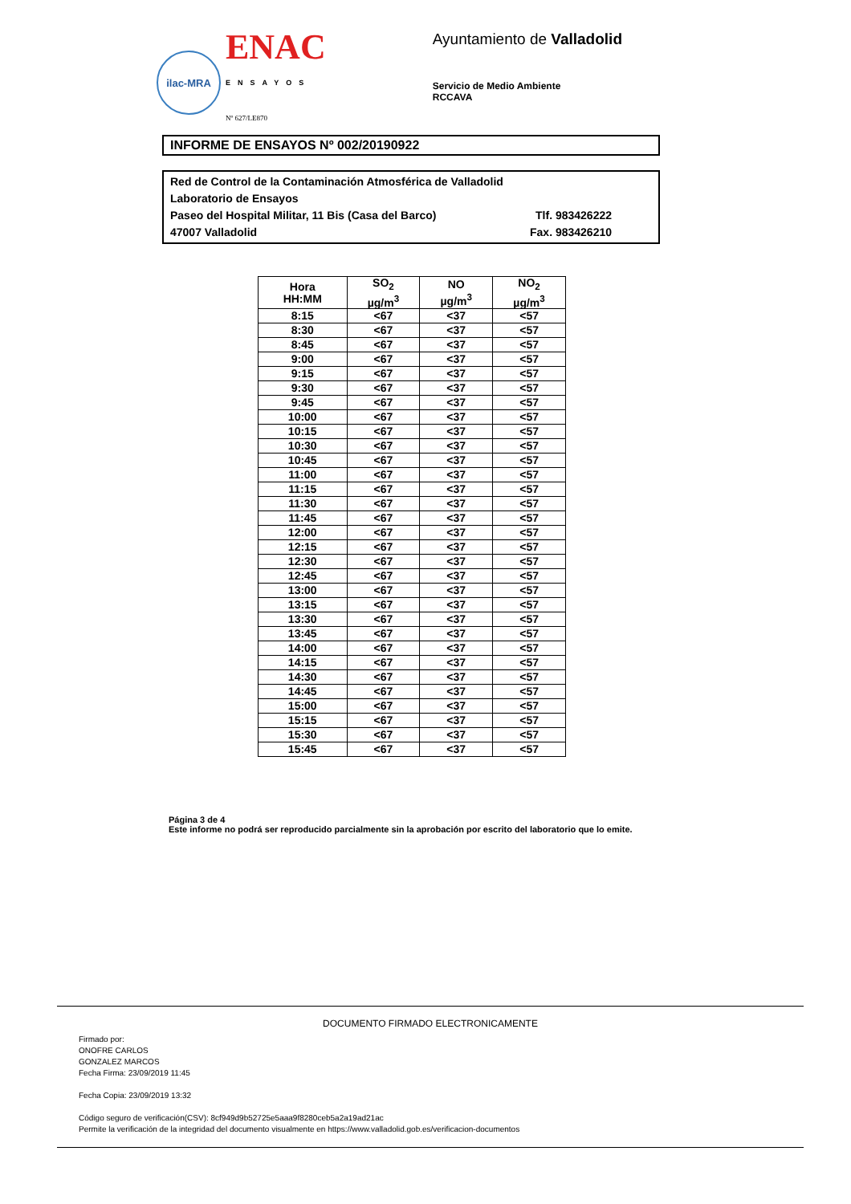ilac-MRA
ENAC
ENSAYOS
Nº 627/LE870
Ayuntamiento de Valladolid
Servicio de Medio Ambiente
RCCAVA
INFORME DE ENSAYOS Nº 002/20190922
Red de Control de la Contaminación Atmosférica de Valladolid
Laboratorio de Ensayos
Paseo del Hospital Militar, 11 Bis (Casa del Barco) Tlf. 983426222
47007 Valladolid Fax. 983426210
| Hora HH:MM | SO<sub>2</sub> µg/m<sup>3</sup> | NO µg/m<sup>3</sup> | NO<sub>2</sub> µg/m<sup>3</sup> |
| --- | --- | --- | --- |
| 8:15 | <67 | <37 | <57 |
| 8:30 | <67 | <37 | <57 |
| 8:45 | <67 | <37 | <57 |
| 9:00 | <67 | <37 | <57 |
| 9:15 | <67 | <37 | <57 |
| 9:30 | <67 | <37 | <57 |
| 9:45 | <67 | <37 | <57 |
| 10:00 | <67 | <37 | <57 |
| 10:15 | <67 | <37 | <57 |
| 10:30 | <67 | <37 | <57 |
| 10:45 | <67 | <37 | <57 |
| 11:00 | <67 | <37 | <57 |
| 11:15 | <67 | <37 | <57 |
| 11:30 | <67 | <37 | <57 |
| 11:45 | <67 | <37 | <57 |
| 12:00 | <67 | <37 | <57 |
| 12:15 | <67 | <37 | <57 |
| 12:30 | <67 | <37 | <57 |
| 12:45 | <67 | <37 | <57 |
| 13:00 | <67 | <37 | <57 |
| 13:15 | <67 | <37 | <57 |
| 13:30 | <67 | <37 | <57 |
| 13:45 | <67 | <37 | <57 |
| 14:00 | <67 | <37 | <57 |
| 14:15 | <67 | <37 | <57 |
| 14:30 | <67 | <37 | <57 |
| 14:45 | <67 | <37 | <57 |
| 15:00 | <67 | <37 | <57 |
| 15:15 | <67 | <37 | <57 |
| 15:30 | <67 | <37 | <57 |
| 15:45 | <67 | <37 | <57 |
Página 3 de 4
Este informe no podrá ser reproducido parcialmente sin la aprobación por escrito del laboratorio que lo emite.
DOCUMENTO FIRMADO ELECTRONICAMENTE
Firmado por:
ONOFRE CARLOS
GONZALEZ MARCOS
Fecha Firma: 23/09/2019 11:45
Fecha Copia: 23/09/2019 13:32
Código seguro de verificación(CSV): 8cf949d9b52725e5aaa9f8280ceb5a2a19ad21ac
Permite la verificación de la integridad del documento visualmente en https://www.valladolid.gob.es/verificacion-documentos